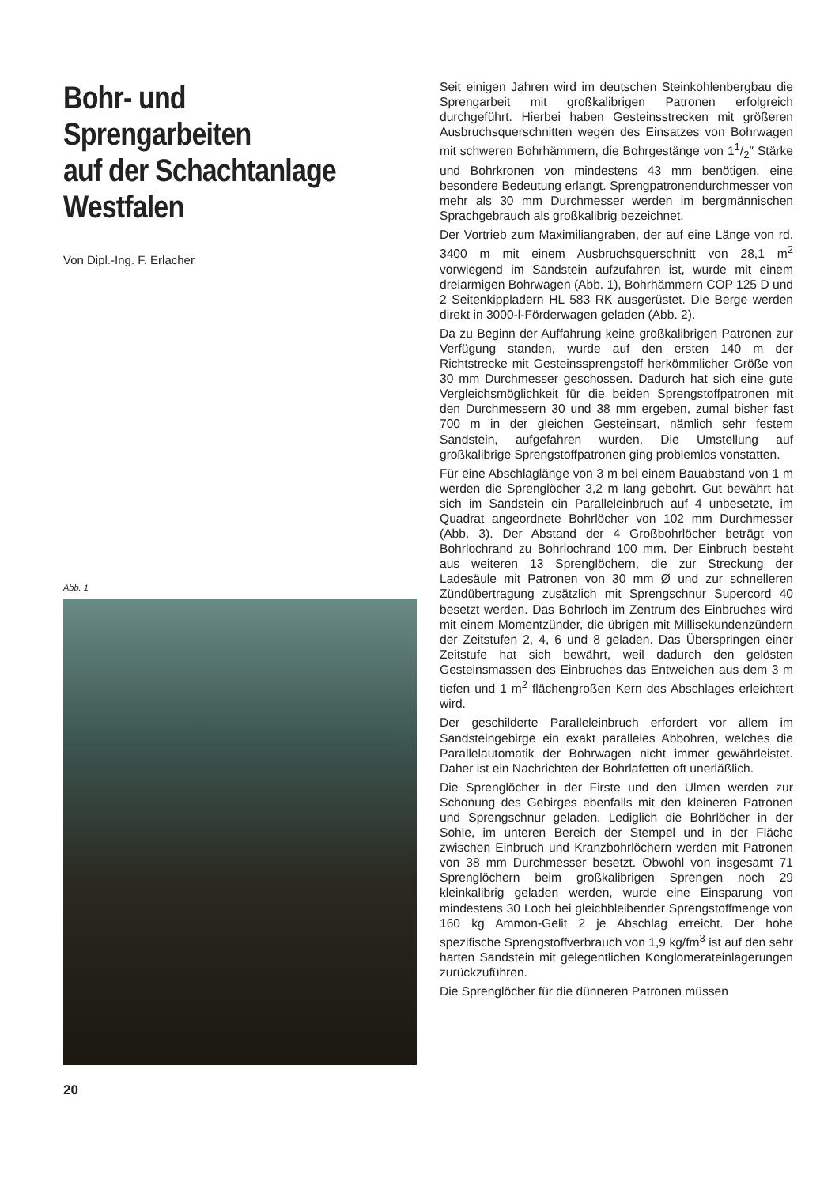Bohr- und
Sprengarbeiten
auf der Schachtanlage
Westfalen
Von Dipl.-Ing. F. Erlacher
Abb. 1
20
Seit einigen Jahren wird im deutschen Steinkohlenbergbau die Sprengarbeit mit großkalibrigen Patronen erfolgreich durchgeführt. Hierbei haben Gesteinsstrecken mit größeren Ausbruchsquerschnitten wegen des Einsatzes von Bohrwagen mit schweren Bohrhämmern, die Bohrgestänge von 11/2″ Stärke und Bohrkronen von mindestens 43 mm benötigen, eine besondere Bedeutung erlangt. Sprengpatronendurchmesser von mehr als 30 mm Durchmesser werden im bergmännischen Sprachgebrauch als großkalibrig bezeichnet.
Der Vortrieb zum Maximiliangraben, der auf eine Länge von rd. 3400 m mit einem Ausbruchsquerschnitt von 28,1 m<sup>2</sup> vorwiegend im Sandstein aufzufahren ist, wurde mit einem dreiarmigen Bohrwagen (Abb. 1), Bohrhämmern COP 125 D und 2 Seitenkippladern HL 583 RK ausgerüstet. Die Berge werden direkt in 3000-l-Förderwagen geladen (Abb. 2).
Da zu Beginn der Auffahrung keine großkalibrigen Patronen zur Verfügung standen, wurde auf den ersten 140 m der Richtstrecke mit Gesteinssprengstoff herkömmlicher Größe von 30 mm Durchmesser geschossen. Dadurch hat sich eine gute Vergleichsmöglichkeit für die beiden Sprengstoffpatronen mit den Durchmessern 30 und 38 mm ergeben, zumal bisher fast 700 m in der gleichen Gesteinsart, nämlich sehr festem Sandstein, aufgefahren wurden. Die Umstellung auf großkalibrige Sprengstoffpatronen ging problemlos vonstatten.
Für eine Abschlaglänge von 3 m bei einem Bauabstand von 1 m werden die Sprenglöcher 3,2 m lang gebohrt. Gut bewährt hat sich im Sandstein ein Paralleleinbruch auf 4 unbesetzte, im Quadrat angeordnete Bohrlöcher von 102 mm Durchmesser (Abb. 3). Der Abstand der 4 Großbohrlöcher beträgt von Bohrlochrand zu Bohrlochrand 100 mm. Der Einbruch besteht aus weiteren 13 Sprenglöchern, die zur Streckung der Ladesäule mit Patronen von 30 mm Ø und zur schnelleren Zündübertragung zusätzlich mit Sprengschnur Supercord 40 besetzt werden. Das Bohrloch im Zentrum des Einbruches wird mit einem Momentzünder, die übrigen mit Millisekundenzündern der Zeitstufen 2, 4, 6 und 8 geladen. Das Überspringen einer Zeitstufe hat sich bewährt, weil dadurch den gelösten Gesteinsmassen des Einbruches das Entweichen aus dem 3 m tiefen und 1 m<sup>2</sup> flächengroßen Kern des Abschlages erleichtert wird.
Der geschilderte Paralleleinbruch erfordert vor allem im Sandsteingebirge ein exakt paralleles Abbohren, welches die Parallelautomatik der Bohrwagen nicht immer gewährleistet. Daher ist ein Nachrichten der Bohrlafetten oft unerläßlich.
Die Sprenglöcher in der Firste und den Ulmen werden zur Schonung des Gebirges ebenfalls mit den kleineren Patronen und Sprengschnur geladen. Lediglich die Bohrlöcher in der Sohle, im unteren Bereich der Stempel und in der Fläche zwischen Einbruch und Kranzbohrlöchern werden mit Patronen von 38 mm Durchmesser besetzt. Obwohl von insgesamt 71 Sprenglöchern beim großkalibrigen Sprengen noch 29 kleinkalibrig geladen werden, wurde eine Einsparung von mindestens 30 Loch bei gleichbleibender Sprengstoffmenge von 160 kg Ammon-Gelit 2 je Abschlag erreicht. Der hohe spezifische Sprengstoffverbrauch von 1,9 kg/fm<sup>3</sup> ist auf den sehr harten Sandstein mit gelegentlichen Konglomerateinlagerungen zurückzuführen.
Die Sprenglöcher für die dünneren Patronen müssen